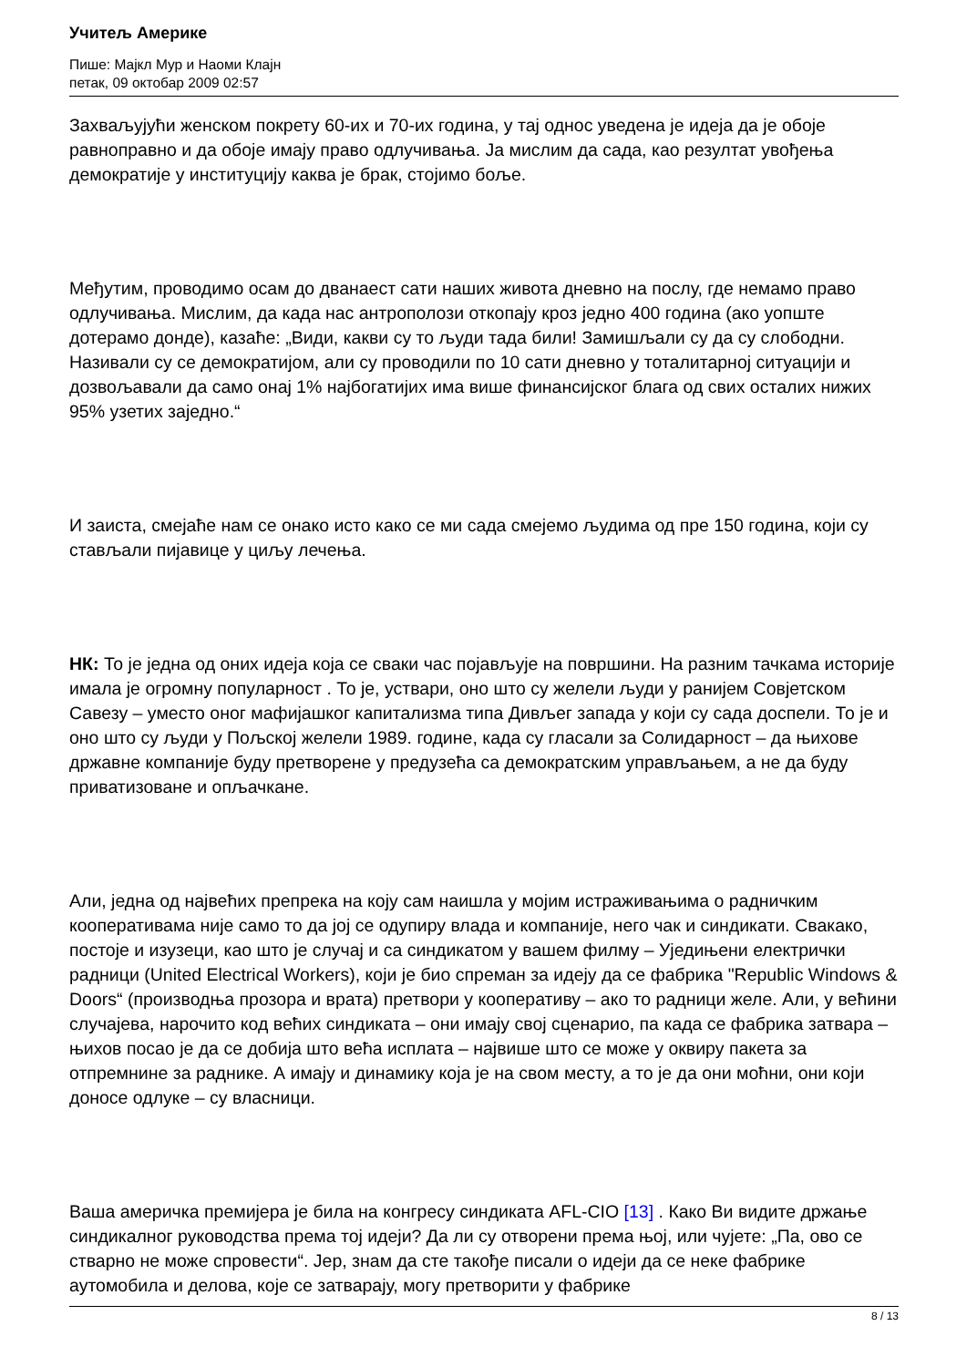Учитељ Америке
Пише: Мајкл Мур и Наоми Клајн
петак, 09 октобар 2009 02:57
Захваљујући женском покрету 60-их и 70-их година, у тај однос уведена је идеја да је обоје равноправно и да обоје имају право одлучивања. Ја мислим да сада, као резултат увођења демократије у институцију каква је брак, стојимо боље.
Међутим, проводимо осам до дванаест сати наших живота дневно на послу, где немамо право одлучивања. Мислим, да када нас антрополози откопају кроз једно 400 година (ако уопште дотерамо донде), казаће: „Види, какви су то људи тада били! Замишљали су да су слободни. Називали су се демократијом, али су проводили по 10 сати дневно у тоталитарној ситуацији и дозвољавали да само онај 1% најбогатијих има више финансијског блага од свих осталих нижих 95% узетих заједно.“
И заиста, смејаће нам се онако исто како се ми сада смејемо људима од пре 150 година, који су стављали пијавице у циљу лечења.
НК: То је једна од оних идеја која се сваки час појављује на површини. На разним тачкама историје имала је огромну популарност . То је, уствари, оно што су желели људи у ранијем Совјетском Савезу – уместо оног мафијашког капитализма типа Дивљег запада у који су сада доспели. То је и оно што су људи у Пољској желели 1989. године, када су гласали за Солидарност – да њихове државне компаније буду претворене у предузећа са демократским управљањем, а не да буду приватизоване и опљачкане.
Али, једна од највећих препрека на коју сам наишла у мојим истраживањима о радничким кооперативама није само то да јој се одупиру влада и компаније, него чак и синдикати. Свакако, постоје и изузеци, као што је случај и са синдикатом у вашем филму – Уједињени електрички радници (United Electrical Workers), који је био спреман за идеју да се фабрика "Republic Windows & Doors“ (производња прозора и врата) претвори у кооперативу – ако то радници желе. Али, у већини случајева, нарочито код већих синдиката – они имају свој сценарио, па када се фабрика затвара – њихов посао је да се добија што већа исплата – највише што се може у оквиру пакета за отпремнине за раднике. А имају и динамику која је на свом месту, а то је да они моћни, они који доносе одлуке – су власници.
Ваша америчка премијера је била на конгресу синдиката AFL-CIO [13] . Како Ви видите држање синдикалног руководства према тој идеји? Да ли су отворени према њој, или чујете: „Па, ово се стварно не може спровести“. Јер, знам да сте такође писали о идеји да се неке фабрике аутомобила и делова, које се затварају, могу претворити у фабрике
8 / 13